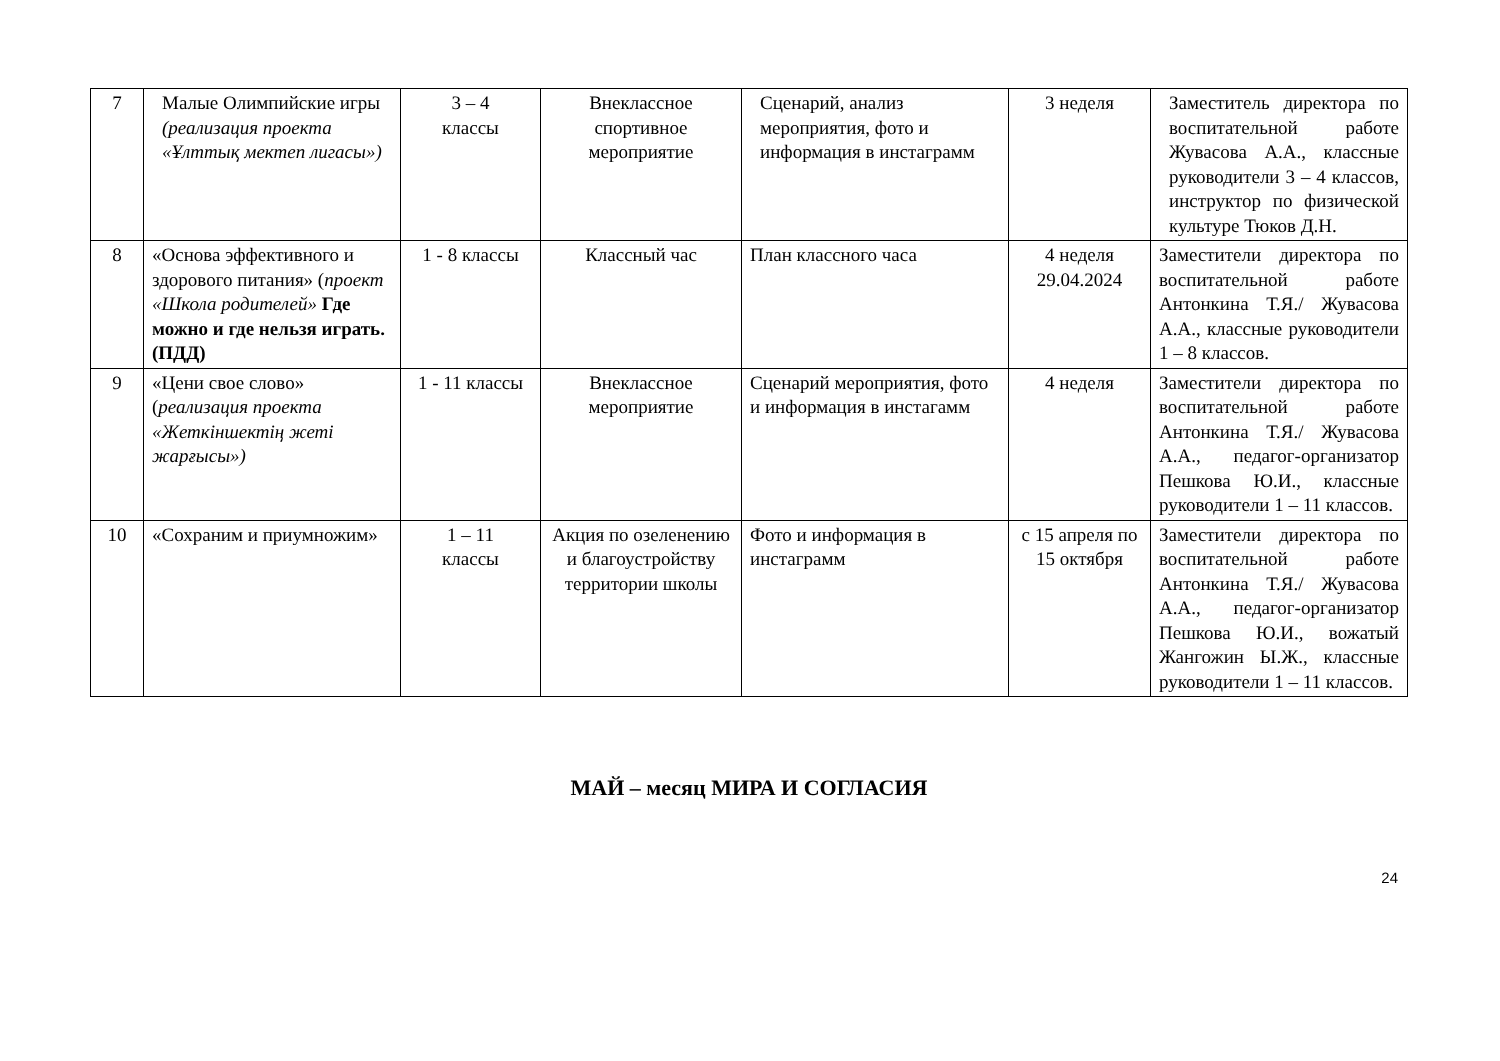| 7 | Малые Олимпийские игры (реализация проекта «Ұлттық мектеп лигасы») | 3 – 4 классы | Внеклассное спортивное мероприятие | Сценарий, анализ мероприятия, фото и информация в инстаграмм | 3 неделя | Заместитель директора по воспитательной работе Жувасова А.А., классные руководители 3 – 4 классов, инструктор по физической культуре Тюков Д.Н. |
| 8 | «Основа эффективного и здорового питания» ( проект «Школа родителей» Где можно и где нельзя играть. (ПДД) | 1 - 8 классы | Классный час | План классного часа | 4 неделя 29.04.2024 | Заместители директора по воспитательной работе Антонкина Т.Я./ Жувасова А.А., классные руководители 1 – 8 классов. |
| 9 | «Цени свое слово» ( реализация проекта «Жеткіншектің жеті жарғысы») | 1 - 11 классы | Внеклассное мероприятие | Сценарий мероприятия, фото и информация в инстагамм | 4 неделя | Заместители директора по воспитательной работе Антонкина Т.Я./ Жувасова А.А., педагог-организатор Пешкова Ю.И., классные руководители 1 – 11 классов. |
| 10 | «Сохраним и приумножим» | 1 – 11 классы | Акция по озеленению и благоустройству территории школы | Фото и информация в инстаграмм | с 15 апреля по 15 октября | Заместители директора по воспитательной работе Антонкина Т.Я./ Жувасова А.А., педагог-организатор Пешкова Ю.И., вожатый Жангожин Ы.Ж., классные руководители 1 – 11 классов. |
МАЙ – месяц МИРА И СОГЛАСИЯ
24